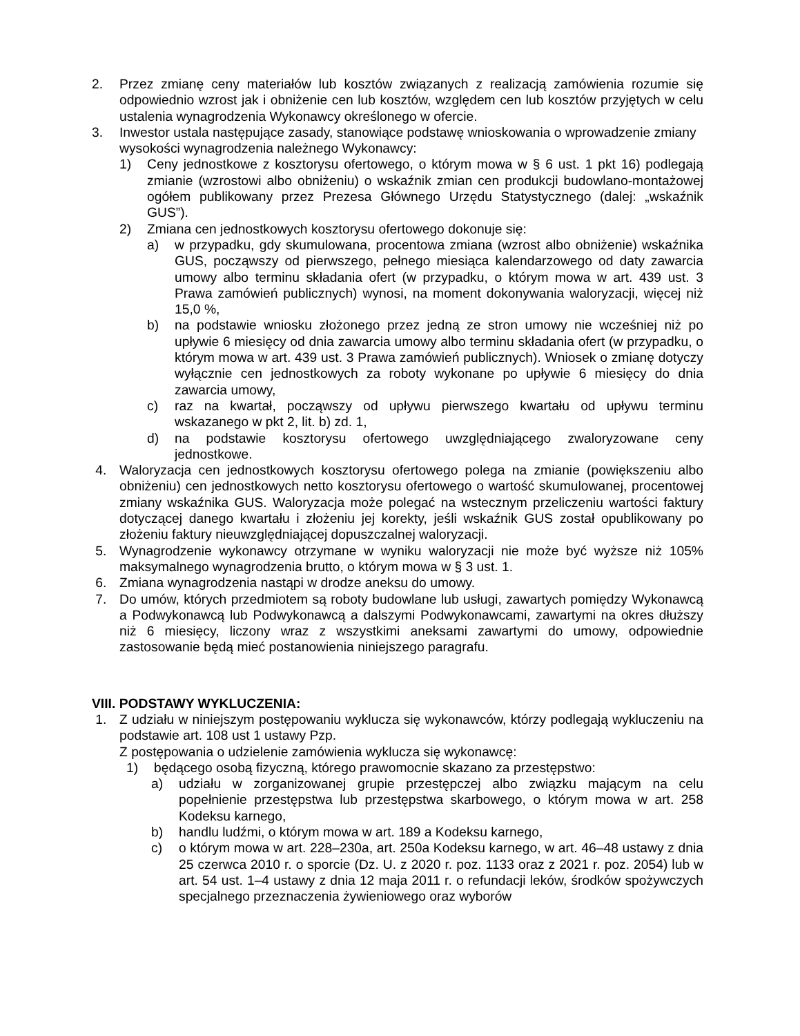2. Przez zmianę ceny materiałów lub kosztów związanych z realizacją zamówienia rozumie się odpowiednio wzrost jak i obniżenie cen lub kosztów, względem cen lub kosztów przyjętych w celu ustalenia wynagrodzenia Wykonawcy określonego w ofercie.
3. Inwestor ustala następujące zasady, stanowiące podstawę wnioskowania o wprowadzenie zmiany wysokości wynagrodzenia należnego Wykonawcy:
1) Ceny jednostkowe z kosztorysu ofertowego, o którym mowa w § 6 ust. 1 pkt 16) podlegają zmianie (wzrostowi albo obniżeniu) o wskaźnik zmian cen produkcji budowlano-montażowej ogółem publikowany przez Prezesa Głównego Urzędu Statystycznego (dalej: „wskaźnik GUS”).
2) Zmiana cen jednostkowych kosztorysu ofertowego dokonuje się:
a) w przypadku, gdy skumulowana, procentowa zmiana (wzrost albo obniżenie) wskaźnika GUS, począwszy od pierwszego, pełnego miesiąca kalendarzowego od daty zawarcia umowy albo terminu składania ofert (w przypadku, o którym mowa w art. 439 ust. 3 Prawa zamówień publicznych) wynosi, na moment dokonywania waloryzacji, więcej niż 15,0 %,
b) na podstawie wniosku złożonego przez jedną ze stron umowy nie wcześniej niż po upływie 6 miesięcy od dnia zawarcia umowy albo terminu składania ofert (w przypadku, o którym mowa w art. 439 ust. 3 Prawa zamówień publicznych). Wniosek o zmianę dotyczy wyłącznie cen jednostkowych za roboty wykonane po upływie 6 miesięcy do dnia zawarcia umowy,
c) raz na kwartał, począwszy od upływu pierwszego kwartału od upływu terminu wskazanego w pkt 2, lit. b) zd. 1,
d) na podstawie kosztorysu ofertowego uwzględniającego zwaloryzowane ceny jednostkowe.
4. Waloryzacja cen jednostkowych kosztorysu ofertowego polega na zmianie (powiększeniu albo obniżeniu) cen jednostkowych netto kosztorysu ofertowego o wartość skumulowanej, procentowej zmiany wskaźnika GUS. Waloryzacja może polegać na wstecznym przeliczeniu wartości faktury dotyczącej danego kwartału i złożeniu jej korekty, jeśli wskaźnik GUS został opublikowany po złożeniu faktury nieuwzględniającej dopuszczalnej waloryzacji.
5. Wynagrodzenie wykonawcy otrzymane w wyniku waloryzacji nie może być wyższe niż 105% maksymalnego wynagrodzenia brutto, o którym mowa w § 3 ust. 1.
6. Zmiana wynagrodzenia nastąpi w drodze aneksu do umowy.
7. Do umów, których przedmiotem są roboty budowlane lub usługi, zawartych pomiędzy Wykonawcą a Podwykonawcą lub Podwykonawcą a dalszymi Podwykonawcami, zawartymi na okres dłuższy niż 6 miesięcy, liczony wraz z wszystkimi aneksami zawartymi do umowy, odpowiednie zastosowanie będą mieć postanowienia niniejszego paragrafu.
VIII. PODSTAWY WYKLUCZENIA:
1. Z udziału w niniejszym postępowaniu wyklucza się wykonawców, którzy podlegają wykluczeniu na podstawie art. 108 ust 1 ustawy Pzp.
Z postępowania o udzielenie zamówienia wyklucza się wykonawcę:
1) będącego osobą fizyczną, którego prawomocnie skazano za przestępstwo:
a) udziału w zorganizowanej grupie przestępczej albo związku mającym na celu popełnienie przestępstwa lub przestępstwa skarbowego, o którym mowa w art. 258 Kodeksu karnego,
b) handlu ludźmi, o którym mowa w art. 189 a Kodeksu karnego,
c) o którym mowa w art. 228–230a, art. 250a Kodeksu karnego, w art. 46–48 ustawy z dnia 25 czerwca 2010 r. o sporcie (Dz. U. z 2020 r. poz. 1133 oraz z 2021 r. poz. 2054) lub w art. 54 ust. 1–4 ustawy z dnia 12 maja 2011 r. o refundacji leków, środków spożywczych specjalnego przeznaczenia żywieniowego oraz wyborów